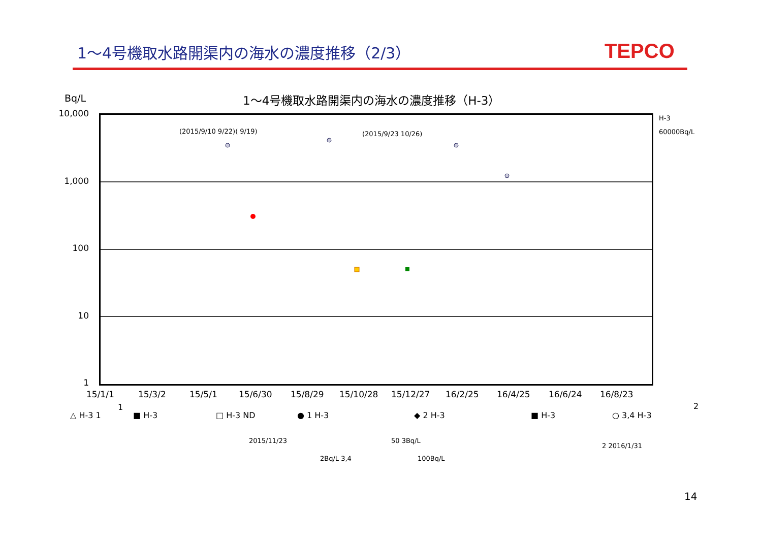1～4号機取水路開渠内の海水の濃度推移（2/3）
TEPCO
Bq/L
1～4号機取水路開渠内の海水の濃度推移（H-3）
10,000
1,000
100
10
1
(2015/9/10 9/22)( 9/19) (2015/9/23 10/26) H-3
60000Bq/L
15/1/1 15/3/2 15/5/1 15/6/30 15/8/29 15/10/28 15/12/27 16/2/25 16/4/25 16/6/24 16/8/23
△ H-3 1
1
■ H-3 □ H-3 ND ● 1 H-3 ◆ 2 H-3 ■ H-3 ○ 3,4 H-3
2
2015/11/23 50 3Bq/L
2Bq/L 3,4 100Bq/L
2 2016/1/31
14